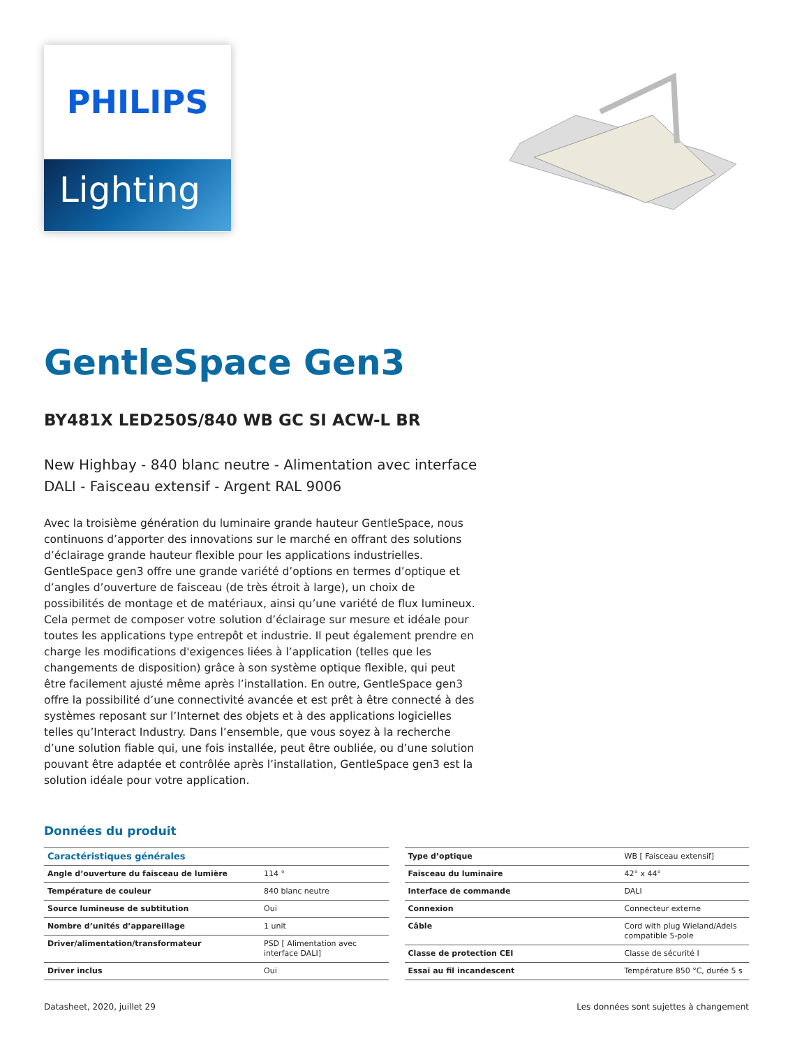PHILIPS
Lighting
GentleSpace Gen3
BY481X LED250S/840 WB GC SI ACW-L BR
New Highbay - 840 blanc neutre - Alimentation avec interface DALI - Faisceau extensif - Argent RAL 9006
Avec la troisième génération du luminaire grande hauteur GentleSpace, nous continuons d’apporter des innovations sur le marché en offrant des solutions d’éclairage grande hauteur flexible pour les applications industrielles. GentleSpace gen3 offre une grande variété d’options en termes d’optique et d’angles d’ouverture de faisceau (de très étroit à large), un choix de possibilités de montage et de matériaux, ainsi qu’une variété de flux lumineux. Cela permet de composer votre solution d’éclairage sur mesure et idéale pour toutes les applications type entrepôt et industrie. Il peut également prendre en charge les modifications d'exigences liées à l’application (telles que les changements de disposition) grâce à son système optique flexible, qui peut être facilement ajusté même après l’installation. En outre, GentleSpace gen3 offre la possibilité d’une connectivité avancée et est prêt à être connecté à des systèmes reposant sur l’Internet des objets et à des applications logicielles telles qu’Interact Industry. Dans l’ensemble, que vous soyez à la recherche d’une solution fiable qui, une fois installée, peut être oubliée, ou d’une solution pouvant être adaptée et contrôlée après l’installation, GentleSpace gen3 est la solution idéale pour votre application.
Données du produit
| Caractéristiques générales | |
| --- | --- |
| Angle d’ouverture du faisceau de lumière | 114 ° |
| Température de couleur | 840 blanc neutre |
| Source lumineuse de subtitution | Oui |
| Nombre d’unités d’appareillage | 1 unit |
| Driver/alimentation/transformateur | PSD [ Alimentation avec interface DALI] |
| Driver inclus | Oui |
| Type d’optique | WB [ Faisceau extensif] |
| Faisceau du luminaire | 42° x 44° |
| Interface de commande | DALI |
| Connexion | Connecteur externe |
| Câble | Cord with plug Wieland/Adels compatible 5-pole |
| Classe de protection CEI | Classe de sécurité I |
| Essai au fil incandescent | Température 850 °C, durée 5 s |
Datasheet, 2020, juillet 29 Les données sont sujettes à changement